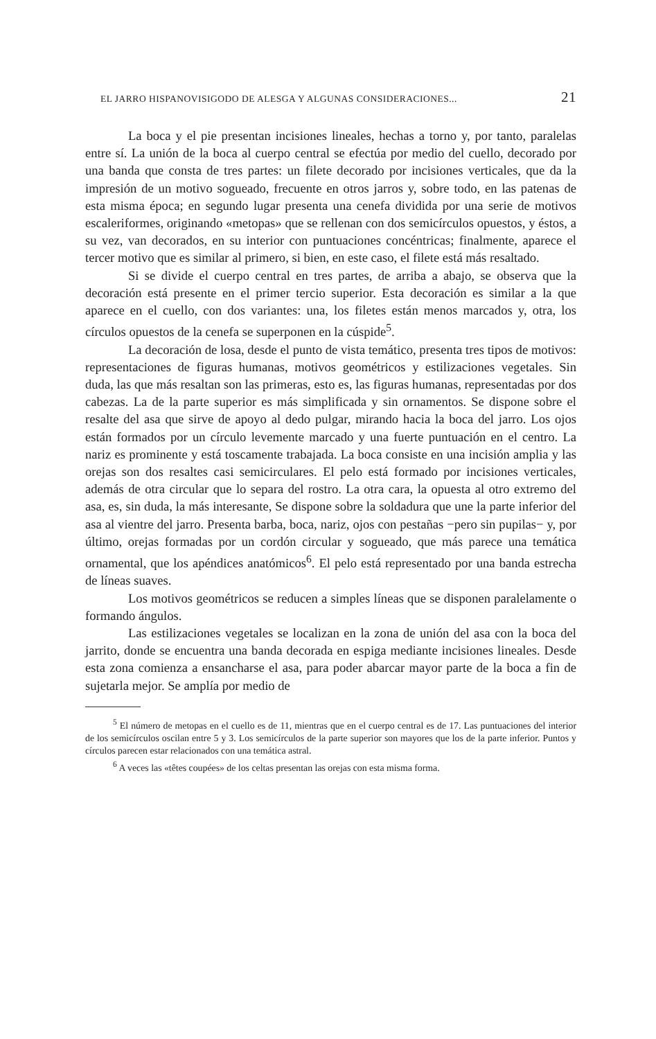EL JARRO HISPANOVISIGODO DE ALESGA Y ALGUNAS CONSIDERACIONES... 21
La boca y el pie presentan incisiones lineales, hechas a torno y, por tanto, paralelas entre sí. La unión de la boca al cuerpo central se efectúa por medio del cuello, decorado por una banda que consta de tres partes: un filete decorado por incisiones verticales, que da la impresión de un motivo sogueado, frecuente en otros jarros y, sobre todo, en las patenas de esta misma época; en segundo lugar presenta una cenefa dividida por una serie de motivos escaleriformes, originando «metopas» que se rellenan con dos semicírculos opuestos, y éstos, a su vez, van decorados, en su interior con puntuaciones concéntricas; finalmente, aparece el tercer motivo que es similar al primero, si bien, en este caso, el filete está más resaltado.
Si se divide el cuerpo central en tres partes, de arriba a abajo, se observa que la decoración está presente en el primer tercio superior. Esta decoración es similar a la que aparece en el cuello, con dos variantes: una, los filetes están menos marcados y, otra, los círculos opuestos de la cenefa se superponen en la cúspide<sup>5</sup>.
La decoración de losa, desde el punto de vista temático, presenta tres tipos de motivos: representaciones de figuras humanas, motivos geométricos y estilizaciones vegetales. Sin duda, las que más resaltan son las primeras, esto es, las figuras humanas, representadas por dos cabezas. La de la parte superior es más simplificada y sin ornamentos. Se dispone sobre el resalte del asa que sirve de apoyo al dedo pulgar, mirando hacia la boca del jarro. Los ojos están formados por un círculo levemente marcado y una fuerte puntuación en el centro. La nariz es prominente y está toscamente trabajada. La boca consiste en una incisión amplia y las orejas son dos resaltes casi semicirculares. El pelo está formado por incisiones verticales, además de otra circular que lo separa del rostro. La otra cara, la opuesta al otro extremo del asa, es, sin duda, la más interesante, Se dispone sobre la soldadura que une la parte inferior del asa al vientre del jarro. Presenta barba, boca, nariz, ojos con pestañas −pero sin pupilas− y, por último, orejas formadas por un cordón circular y sogueado, que más parece una temática ornamental, que los apéndices anatómicos<sup>6</sup>. El pelo está representado por una banda estrecha de líneas suaves.
Los motivos geométricos se reducen a simples líneas que se disponen paralelamente o formando ángulos.
Las estilizaciones vegetales se localizan en la zona de unión del asa con la boca del jarrito, donde se encuentra una banda decorada en espiga mediante incisiones lineales. Desde esta zona comienza a ensancharse el asa, para poder abarcar mayor parte de la boca a fin de sujetarla mejor. Se amplía por medio de
<sup>5</sup> El número de metopas en el cuello es de 11, mientras que en el cuerpo central es de 17. Las puntuaciones del interior de los semicírculos oscilan entre 5 y 3. Los semicírculos de la parte superior son mayores que los de la parte inferior. Puntos y círculos parecen estar relacionados con una temática astral.
<sup>6</sup> A veces las «têtes coupées» de los celtas presentan las orejas con esta misma forma.